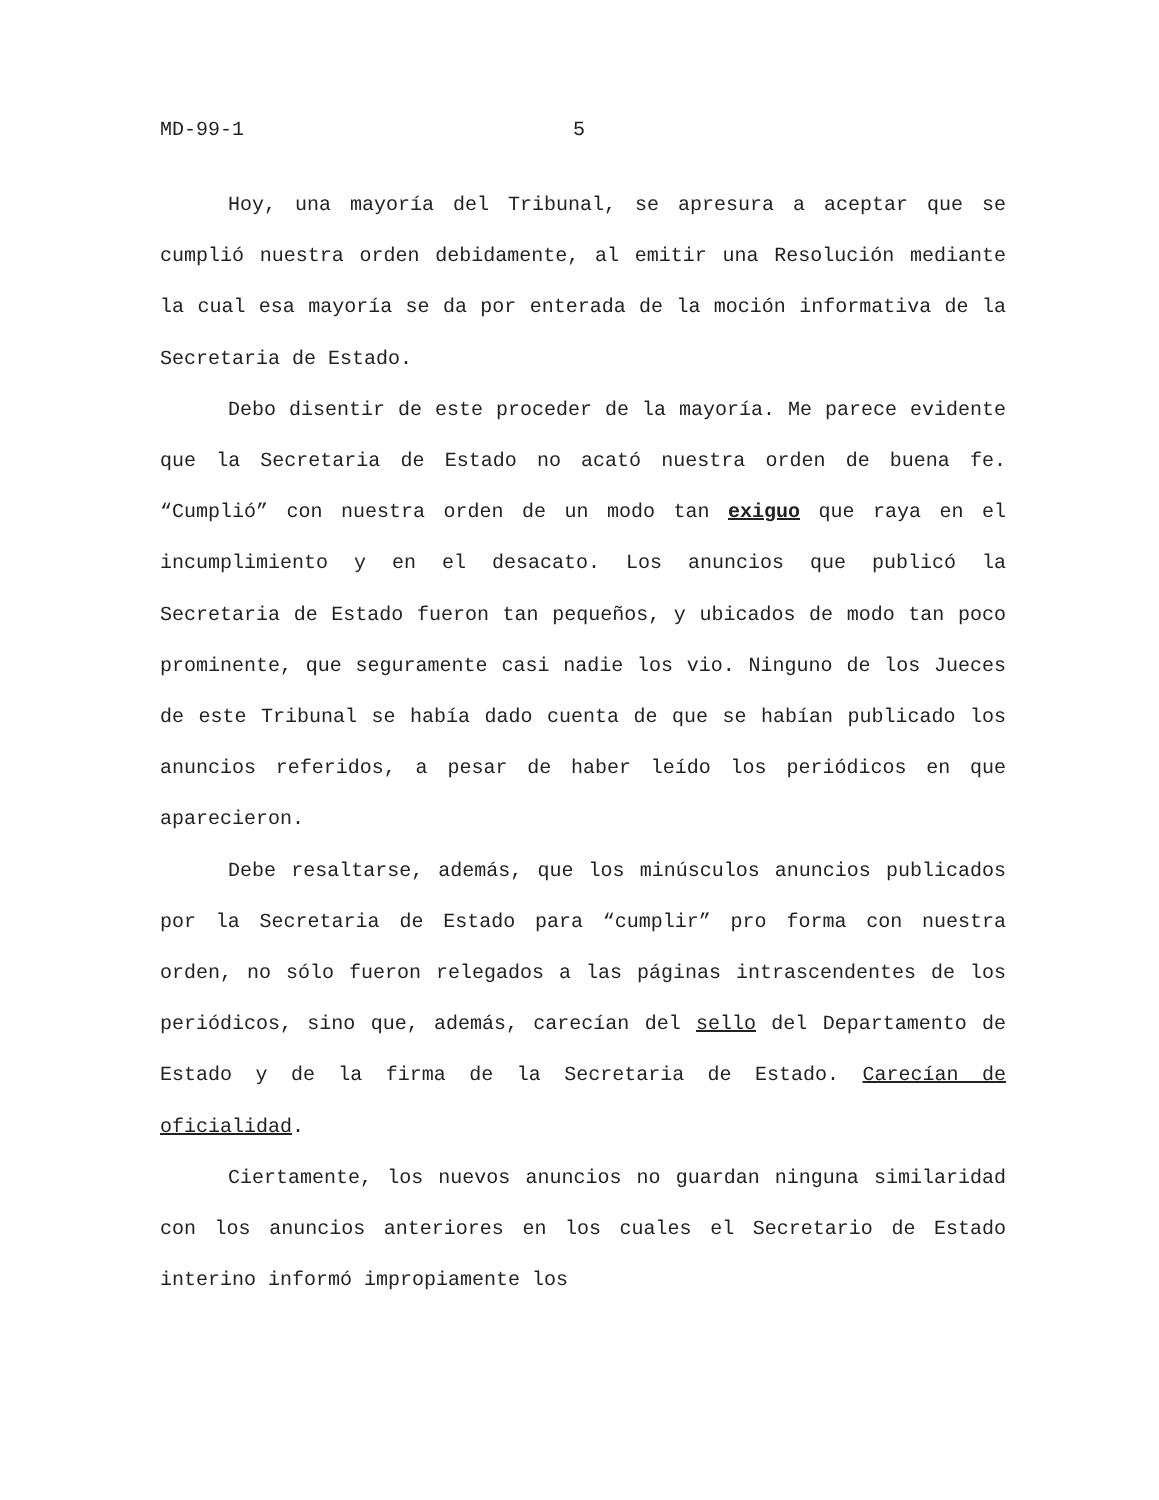MD-99-1 5
Hoy, una mayoría del Tribunal, se apresura a aceptar que se cumplió nuestra orden debidamente, al emitir una Resolución mediante la cual esa mayoría se da por enterada de la moción informativa de la Secretaria de Estado.
Debo disentir de este proceder de la mayoría. Me parece evidente que la Secretaria de Estado no acató nuestra orden de buena fe. “Cumplió” con nuestra orden de un modo tan exiguo que raya en el incumplimiento y en el desacato. Los anuncios que publicó la Secretaria de Estado fueron tan pequeños, y ubicados de modo tan poco prominente, que seguramente casi nadie los vio. Ninguno de los Jueces de este Tribunal se había dado cuenta de que se habían publicado los anuncios referidos, a pesar de haber leído los periódicos en que aparecieron.
Debe resaltarse, además, que los minúsculos anuncios publicados por la Secretaria de Estado para “cumplir” pro forma con nuestra orden, no sólo fueron relegados a las páginas intrascendentes de los periódicos, sino que, además, carecían del sello del Departamento de Estado y de la firma de la Secretaria de Estado. Carecían de oficialidad.
Ciertamente, los nuevos anuncios no guardan ninguna similaridad con los anuncios anteriores en los cuales el Secretario de Estado interino informó impropiamente los